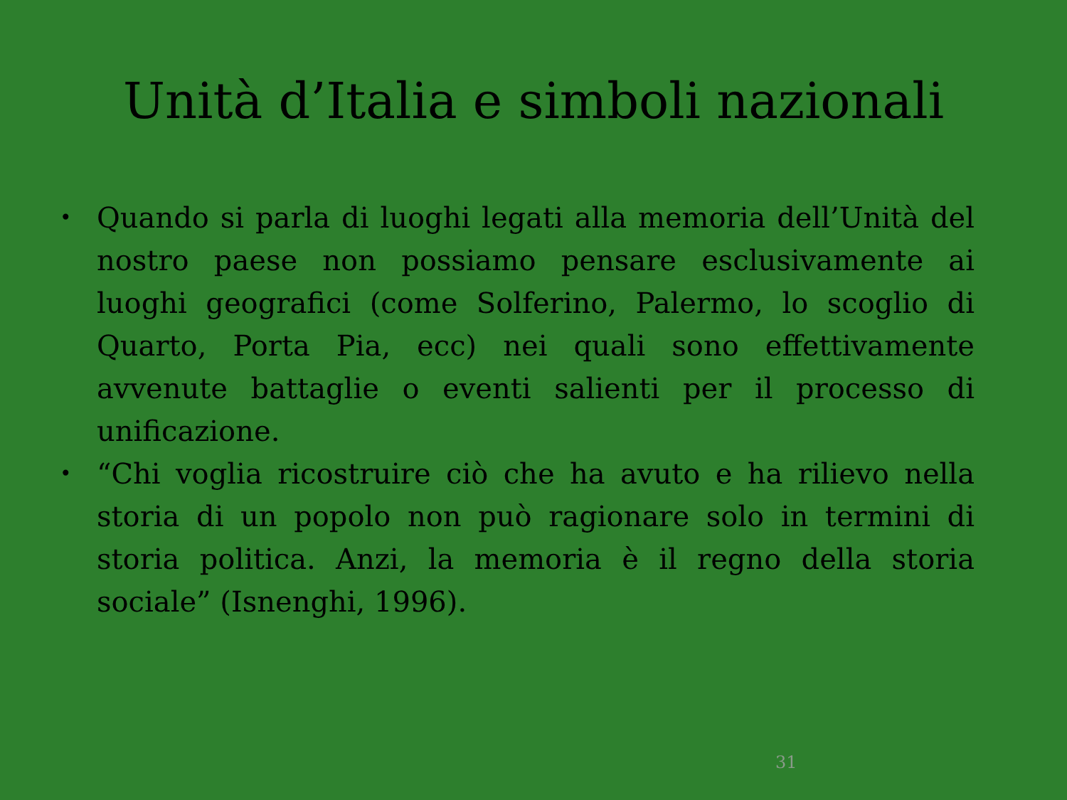Unità d’Italia e simboli nazionali
• Quando si parla di luoghi legati alla memoria dell’Unità del nostro paese non possiamo pensare esclusivamente ai luoghi geografici (come Solferino, Palermo, lo scoglio di Quarto, Porta Pia, ecc) nei quali sono effettivamente avvenute battaglie o eventi salienti per il processo di unificazione.
• “Chi voglia ricostruire ciò che ha avuto e ha rilievo nella storia di un popolo non può ragionare solo in termini di storia politica. Anzi, la memoria è il regno della storia sociale” (Isnenghi, 1996).
31